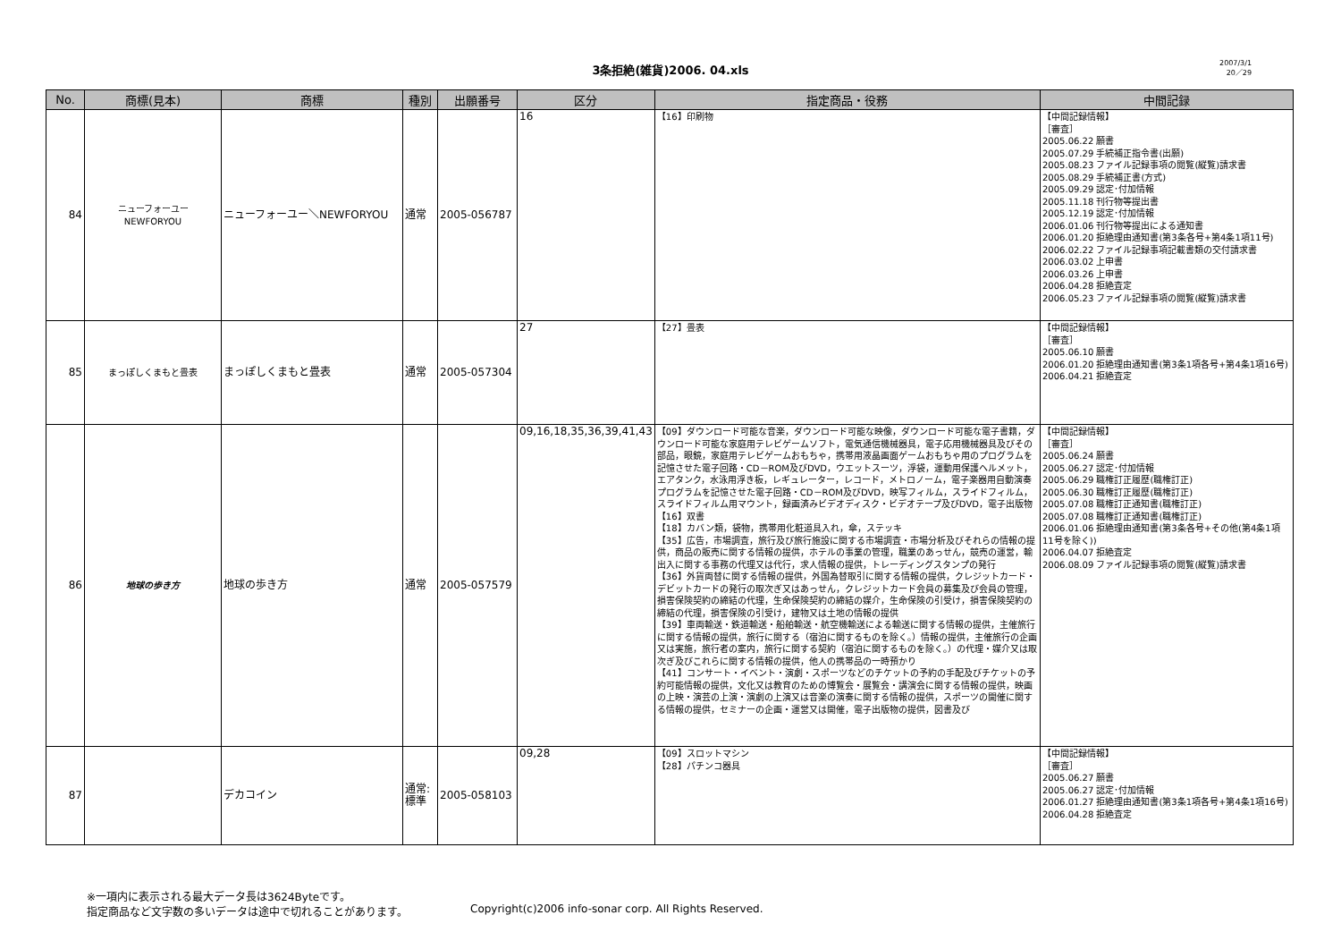3条拒絶(雑貨)2006. 04.xls
2007/3/1
20／29
| No. | 商標(見本) | 商標 | 種別 | 出願番号 | 区分 | 指定商品・役務 | 中間記録 |
| --- | --- | --- | --- | --- | --- | --- | --- |
| 84 | ニューフォーユー NEWFORYOU | ニューフォーユー＼NEWFORYOU | 通常 | 2005-056787 | 16 | 【16】印刷物 | 【中間記録情報】 ［審査］ 2005.06.22 願書 2005.07.29 手続補正指令書(出願) 2005.08.23 ファイル記録事項の閲覧(縦覧)請求書 2005.08.29 手続補正書(方式) 2005.09.29 認定･付加情報 2005.11.18 刊行物等提出書 2005.12.19 認定･付加情報 2006.01.06 刊行物等提出による通知書 2006.01.20 拒絶理由通知書(第3条各号+第4条1項11号) 2006.02.22 ファイル記録事項記載書類の交付請求書 2006.03.02 上申書 2006.03.26 上申書 2006.04.28 拒絶査定 2006.05.23 ファイル記録事項の閲覧(縦覧)請求書 |
| 85 | まっぽしくまもと畳表 | まっぽしくまもと畳表 | 通常 | 2005-057304 | 27 | 【27】畳表 | 【中間記録情報】 ［審査］ 2005.06.10 願書 2006.01.20 拒絶理由通知書(第3条1項各号+第4条1項16号) 2006.04.21 拒絶査定 |
| 86 | 地球の歩き方 | 地球の歩き方 | 通常 | 2005-057579 | 09,16,18,35,36,39,41,43 | 【09】ダウンロード可能な音楽，ダウンロード可能な映像，ダウンロード可能な電子書籍，ダウンロード可能な家庭用テレビゲームソフト，電気通信機械器具，電子応用機械器具及びその部品，眼鏡，家庭用テレビゲームおもちゃ，携帯用液晶画面ゲームおもちゃ用のプログラムを記憶させた電子回路・CD－ROM及びDVD，ウエットスーツ，浮袋，運動用保護ヘルメット，エアタンク，水泳用浮き板，レギュレーター，レコード，メトロノーム，電子楽器用自動演奏プログラムを記憶させた電子回路・CD－ROM及びDVD，映写フィルム，スライドフィルム，スライドフィルム用マウント，録画済みビデオディスク・ビデオテープ及びDVD，電子出版物 【16】双書 【18】カバン類，袋物，携帯用化粧道具入れ，傘，ステッキ 【35】広告，市場調査，旅行及び旅行施設に関する市場調査・市場分析及びそれらの情報の提供，商品の販売に関する情報の提供，ホテルの事業の管理，職業のあっせん，競売の運営，輸出入に関する事務の代理又は代行，求人情報の提供，トレーディングスタンプの発行 【36】外貨両替に関する情報の提供，外国為替取引に関する情報の提供，クレジットカード・デビットカードの発行の取次ぎ又はあっせん，クレジットカード会員の募集及び会員の管理，損害保険契約の締結の代理，生命保険契約の締結の媒介，生命保険の引受け，損害保険契約の締結の代理，損害保険の引受け，建物又は土地の情報の提供 【39】車両輸送・鉄道輸送・船舶輸送・航空機輸送による輸送に関する情報の提供，主催旅行に関する情報の提供，旅行に関する（宿泊に関するものを除く。）情報の提供，主催旅行の企画又は実施，旅行者の案内，旅行に関する契約（宿泊に関するものを除く。）の代理・媒介又は取次ぎ及びこれらに関する情報の提供，他人の携帯品の一時預かり 【41】コンサート・イベント・演劇・スポーツなどのチケットの予約の手配及びチケットの予約可能情報の提供，文化又は教育のための博覧会・展覧会・講演会に関する情報の提供，映画の上映・演芸の上演・演劇の上演又は音楽の演奏に関する情報の提供，スポーツの開催に関する情報の提供，セミナーの企画・運営又は開催，電子出版物の提供，図書及び | 【中間記録情報】 ［審査］ 2005.06.24 願書 2005.06.27 認定･付加情報 2005.06.29 職権訂正履歴(職権訂正) 2005.06.30 職権訂正履歴(職権訂正) 2005.07.08 職権訂正通知書(職権訂正) 2005.07.08 職権訂正通知書(職権訂正) 2006.01.06 拒絶理由通知書(第3条各号+その他(第4条1項11号を除く)) 2006.04.07 拒絶査定 2006.08.09 ファイル記録事項の閲覧(縦覧)請求書 |
| 87 | | デカコイン | 通常:標準 | 2005-058103 | 09,28 | 【09】スロットマシン 【28】パチンコ器具 | 【中間記録情報】 ［審査］ 2005.06.27 願書 2005.06.27 認定･付加情報 2006.01.27 拒絶理由通知書(第3条1項各号+第4条1項16号) 2006.04.28 拒絶査定 |
※一項内に表示される最大データ長は3624Byteです。
指定商品など文字数の多いデータは途中で切れることがあります。
Copyright(c)2006 info-sonar corp. All Rights Reserved.